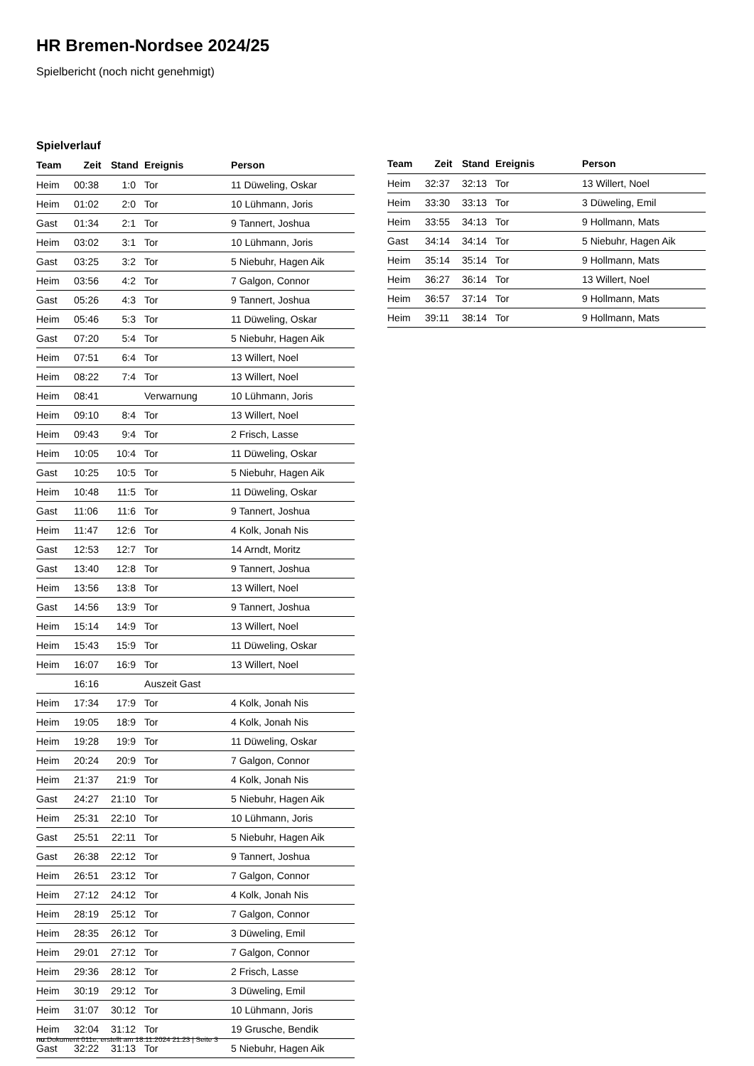HR Bremen-Nordsee 2024/25
Spielbericht (noch nicht genehmigt)
Spielverlauf
| Team | Zeit | Stand | Ereignis | Person |
| --- | --- | --- | --- | --- |
| Heim | 00:38 | 1:0 | Tor | 11 Düweling, Oskar |
| Heim | 01:02 | 2:0 | Tor | 10 Lühmann, Joris |
| Gast | 01:34 | 2:1 | Tor | 9 Tannert, Joshua |
| Heim | 03:02 | 3:1 | Tor | 10 Lühmann, Joris |
| Gast | 03:25 | 3:2 | Tor | 5 Niebuhr, Hagen Aik |
| Heim | 03:56 | 4:2 | Tor | 7 Galgon, Connor |
| Gast | 05:26 | 4:3 | Tor | 9 Tannert, Joshua |
| Heim | 05:46 | 5:3 | Tor | 11 Düweling, Oskar |
| Gast | 07:20 | 5:4 | Tor | 5 Niebuhr, Hagen Aik |
| Heim | 07:51 | 6:4 | Tor | 13 Willert, Noel |
| Heim | 08:22 | 7:4 | Tor | 13 Willert, Noel |
| Heim | 08:41 | | Verwarnung | 10 Lühmann, Joris |
| Heim | 09:10 | 8:4 | Tor | 13 Willert, Noel |
| Heim | 09:43 | 9:4 | Tor | 2 Frisch, Lasse |
| Heim | 10:05 | 10:4 | Tor | 11 Düweling, Oskar |
| Gast | 10:25 | 10:5 | Tor | 5 Niebuhr, Hagen Aik |
| Heim | 10:48 | 11:5 | Tor | 11 Düweling, Oskar |
| Gast | 11:06 | 11:6 | Tor | 9 Tannert, Joshua |
| Heim | 11:47 | 12:6 | Tor | 4 Kolk, Jonah Nis |
| Gast | 12:53 | 12:7 | Tor | 14 Arndt, Moritz |
| Gast | 13:40 | 12:8 | Tor | 9 Tannert, Joshua |
| Heim | 13:56 | 13:8 | Tor | 13 Willert, Noel |
| Gast | 14:56 | 13:9 | Tor | 9 Tannert, Joshua |
| Heim | 15:14 | 14:9 | Tor | 13 Willert, Noel |
| Heim | 15:43 | 15:9 | Tor | 11 Düweling, Oskar |
| Heim | 16:07 | 16:9 | Tor | 13 Willert, Noel |
| | 16:16 | | Auszeit Gast | |
| Heim | 17:34 | 17:9 | Tor | 4 Kolk, Jonah Nis |
| Heim | 19:05 | 18:9 | Tor | 4 Kolk, Jonah Nis |
| Heim | 19:28 | 19:9 | Tor | 11 Düweling, Oskar |
| Heim | 20:24 | 20:9 | Tor | 7 Galgon, Connor |
| Heim | 21:37 | 21:9 | Tor | 4 Kolk, Jonah Nis |
| Gast | 24:27 | 21:10 | Tor | 5 Niebuhr, Hagen Aik |
| Heim | 25:31 | 22:10 | Tor | 10 Lühmann, Joris |
| Gast | 25:51 | 22:11 | Tor | 5 Niebuhr, Hagen Aik |
| Gast | 26:38 | 22:12 | Tor | 9 Tannert, Joshua |
| Heim | 26:51 | 23:12 | Tor | 7 Galgon, Connor |
| Heim | 27:12 | 24:12 | Tor | 4 Kolk, Jonah Nis |
| Heim | 28:19 | 25:12 | Tor | 7 Galgon, Connor |
| Heim | 28:35 | 26:12 | Tor | 3 Düweling, Emil |
| Heim | 29:01 | 27:12 | Tor | 7 Galgon, Connor |
| Heim | 29:36 | 28:12 | Tor | 2 Frisch, Lasse |
| Heim | 30:19 | 29:12 | Tor | 3 Düweling, Emil |
| Heim | 31:07 | 30:12 | Tor | 10 Lühmann, Joris |
| Heim | 32:04 | 31:12 | Tor | 19 Grusche, Bendik |
| Gast | 32:22 | 31:13 | Tor | 5 Niebuhr, Hagen Aik |
| Team | Zeit | Stand | Ereignis | Person |
| --- | --- | --- | --- | --- |
| Heim | 32:37 | 32:13 | Tor | 13 Willert, Noel |
| Heim | 33:30 | 33:13 | Tor | 3 Düweling, Emil |
| Heim | 33:55 | 34:13 | Tor | 9 Hollmann, Mats |
| Gast | 34:14 | 34:14 | Tor | 5 Niebuhr, Hagen Aik |
| Heim | 35:14 | 35:14 | Tor | 9 Hollmann, Mats |
| Heim | 36:27 | 36:14 | Tor | 13 Willert, Noel |
| Heim | 36:57 | 37:14 | Tor | 9 Hollmann, Mats |
| Heim | 39:11 | 38:14 | Tor | 9 Hollmann, Mats |
nu.Dokument 011e, erstellt am 18.11.2024 21:23 | Seite 3